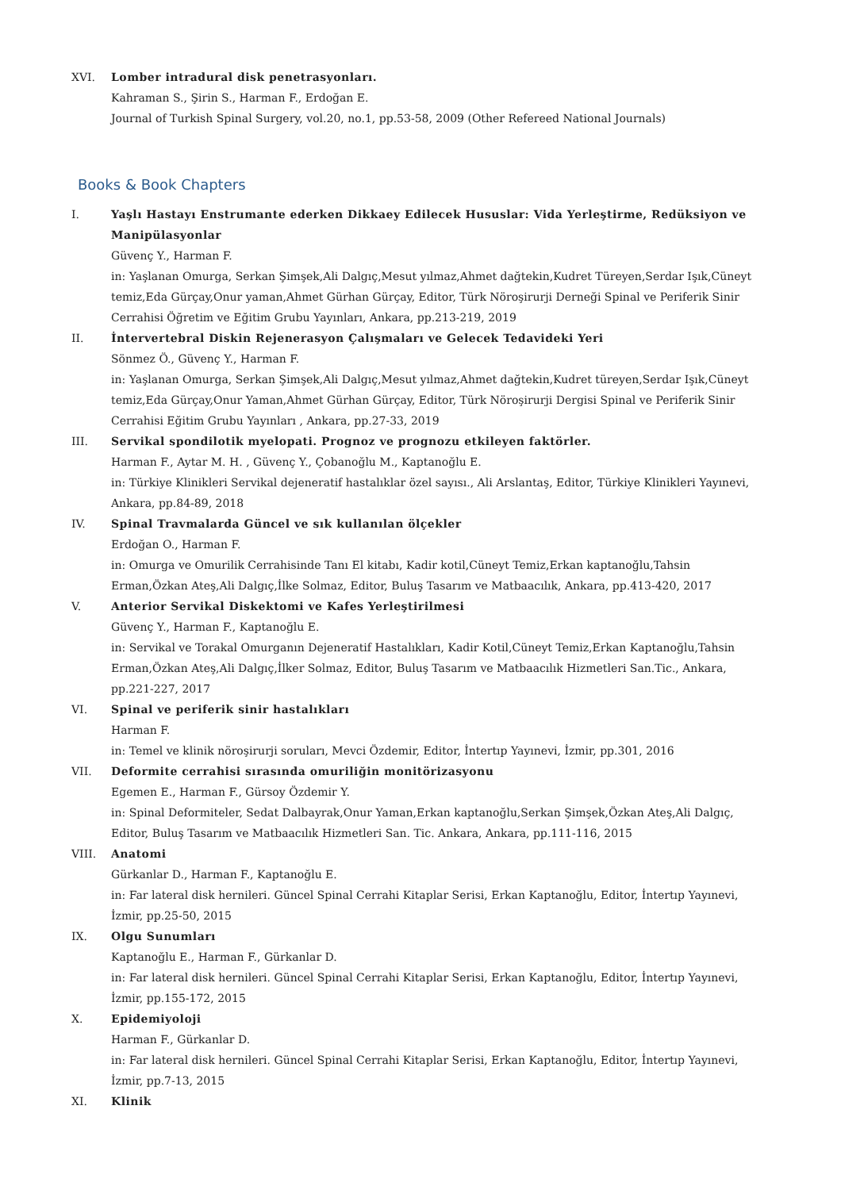XVI. Lomber intradural disk penetrasyonları.
Kahraman S., Şirin S., Harman F., Erdoğan E.
Journal of Turkish Spinal Surgery, vol.20, no.1, pp.53-58, 2009 (Other Refereed National Journals)
Books & Book Chapters
I. Yaşlı Hastayı Enstrumante ederken Dikkaey Edilecek Hususlar: Vida Yerleştirme, Redüksiyon ve Manipülasyonlar
Güvenç Y., Harman F.
in: Yaşlanan Omurga, Serkan Şimşek,Ali Dalgıç,Mesut yılmaz,Ahmet dağtekin,Kudret Türeyen,Serdar Işık,Cüneyt temiz,Eda Gürçay,Onur yaman,Ahmet Gürhan Gürçay, Editor, Türk Nöroşirurji Derneği Spinal ve Periferik Sinir Cerrahisi Öğretim ve Eğitim Grubu Yayınları, Ankara, pp.213-219, 2019
II. İntervertebral Diskin Rejenerasyon Çalışmaları ve Gelecek Tedavideki Yeri
Sönmez Ö., Güvenç Y., Harman F.
in: Yaşlanan Omurga, Serkan Şimşek,Ali Dalgıç,Mesut yılmaz,Ahmet dağtekin,Kudret türeyen,Serdar Işık,Cüneyt temiz,Eda Gürçay,Onur Yaman,Ahmet Gürhan Gürçay, Editor, Türk Nöroşirurji Dergisi Spinal ve Periferik Sinir Cerrahisi Eğitim Grubu Yayınları , Ankara, pp.27-33, 2019
III. Servikal spondilotik myelopati. Prognoz ve prognozu etkileyen faktörler.
Harman F., Aytar M. H. , Güvenç Y., Çobanoğlu M., Kaptanoğlu E.
in: Türkiye Klinikleri Servikal dejeneratif hastalıklar özel sayısı., Ali Arslantaş, Editor, Türkiye Klinikleri Yayınevi, Ankara, pp.84-89, 2018
IV. Spinal Travmalarda Güncel ve sık kullanılan ölçekler
Erdoğan O., Harman F.
in: Omurga ve Omurilik Cerrahisinde Tanı El kitabı, Kadir kotil,Cüneyt Temiz,Erkan kaptanoğlu,Tahsin Erman,Özkan Ateş,Ali Dalgıç,İlke Solmaz, Editor, Buluş Tasarım ve Matbaacılık, Ankara, pp.413-420, 2017
V. Anterior Servikal Diskektomi ve Kafes Yerleştirilmesi
Güvenç Y., Harman F., Kaptanoğlu E.
in: Servikal ve Torakal Omurganın Dejeneratif Hastalıkları, Kadir Kotil,Cüneyt Temiz,Erkan Kaptanoğlu,Tahsin Erman,Özkan Ateş,Ali Dalgıç,İlker Solmaz, Editor, Buluş Tasarım ve Matbaacılık Hizmetleri San.Tic., Ankara, pp.221-227, 2017
VI. Spinal ve periferik sinir hastalıkları
Harman F.
in: Temel ve klinik nöroşirurji soruları, Mevci Özdemir, Editor, İntertıp Yayınevi, İzmir, pp.301, 2016
VII. Deformite cerrahisi sırasında omuriliğin monitörizasyonu
Egemen E., Harman F., Gürsoy Özdemir Y.
in: Spinal Deformiteler, Sedat Dalbayrak,Onur Yaman,Erkan kaptanoğlu,Serkan Şimşek,Özkan Ateş,Ali Dalgıç, Editor, Buluş Tasarım ve Matbaacılık Hizmetleri San. Tic. Ankara, Ankara, pp.111-116, 2015
VIII. Anatomi
Gürkanlar D., Harman F., Kaptanoğlu E.
in: Far lateral disk hernileri. Güncel Spinal Cerrahi Kitaplar Serisi, Erkan Kaptanoğlu, Editor, İntertıp Yayınevi, İzmir, pp.25-50, 2015
IX. Olgu Sunumları
Kaptanoğlu E., Harman F., Gürkanlar D.
in: Far lateral disk hernileri. Güncel Spinal Cerrahi Kitaplar Serisi, Erkan Kaptanoğlu, Editor, İntertıp Yayınevi, İzmir, pp.155-172, 2015
X. Epidemiyoloji
Harman F., Gürkanlar D.
in: Far lateral disk hernileri. Güncel Spinal Cerrahi Kitaplar Serisi, Erkan Kaptanoğlu, Editor, İntertıp Yayınevi, İzmir, pp.7-13, 2015
XI. Klinik